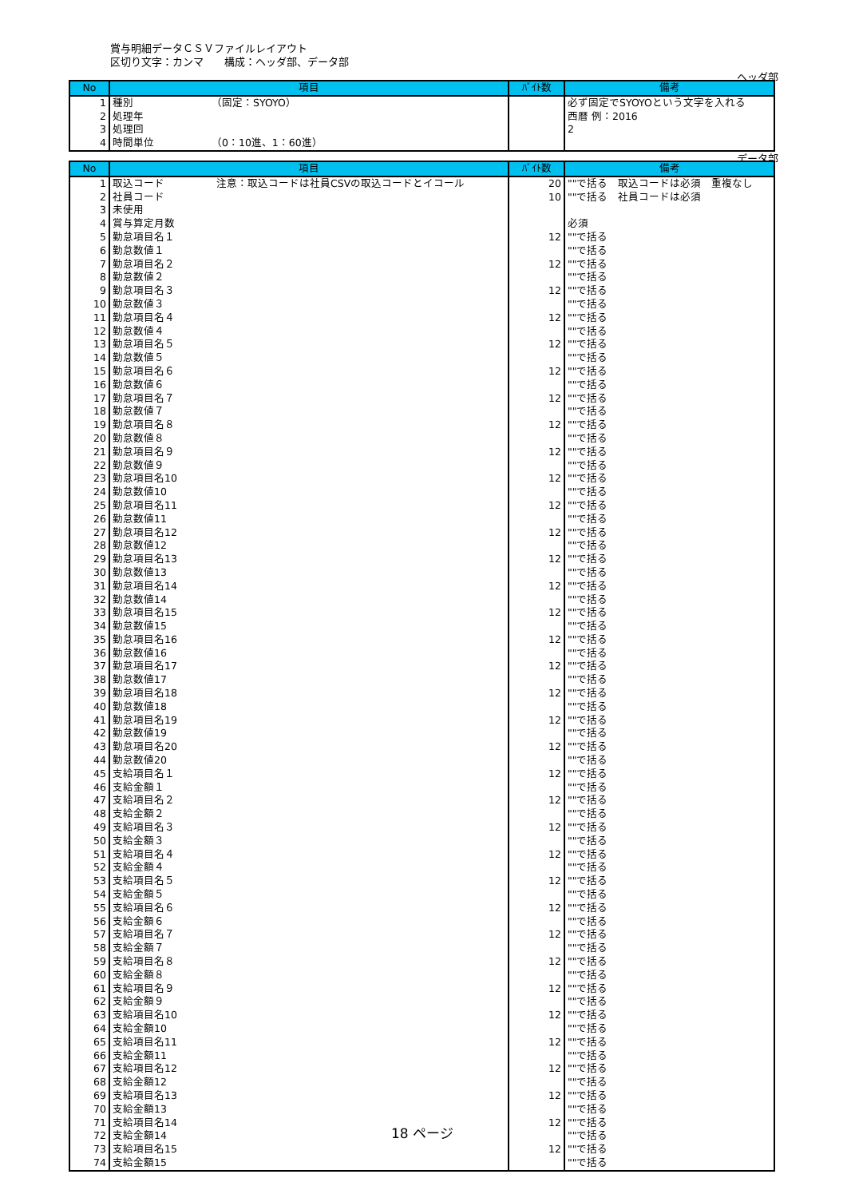賞与明細データＣＳＶファイルレイアウト
区切り文字：カンマ　　構成：ヘッダ部、データ部
ヘッダ部
| No | 項目 | ﾊﾞｲﾄ数 | 備考 |
| --- | --- | --- | --- |
| 1 | 種別 （固定：SYOYO） | | 必ず固定でSYOYOという文字を入れる |
| 2 | 処理年 | | 西暦 例：2016 |
| 3 | 処理回 | | 2 |
| 4 | 時間単位 （0：10進、1：60進） | | |
データ部
| No | 項目 | ﾊﾞｲﾄ数 | 備考 |
| --- | --- | --- | --- |
| 1 | 取込コード 注意：取込コードは社員CSVの取込コードとイコール | 20 | ""で括る 取込コードは必須 重複なし |
| 2 | 社員コード | 10 | ""で括る 社員コードは必須 |
| 3 | 未使用 | | |
| 4 | 賞与算定月数 | | 必須 |
| 5 | 勤怠項目名１ | 12 | ""で括る |
| 6 | 勤怠数値１ | | ""で括る |
| 7 | 勤怠項目名２ | 12 | ""で括る |
| 8 | 勤怠数値２ | | ""で括る |
| 9 | 勤怠項目名３ | 12 | ""で括る |
| 10 | 勤怠数値３ | | ""で括る |
| 11 | 勤怠項目名４ | 12 | ""で括る |
| 12 | 勤怠数値４ | | ""で括る |
| 13 | 勤怠項目名５ | 12 | ""で括る |
| 14 | 勤怠数値５ | | ""で括る |
| 15 | 勤怠項目名６ | 12 | ""で括る |
| 16 | 勤怠数値６ | | ""で括る |
| 17 | 勤怠項目名７ | 12 | ""で括る |
| 18 | 勤怠数値７ | | ""で括る |
| 19 | 勤怠項目名８ | 12 | ""で括る |
| 20 | 勤怠数値８ | | ""で括る |
| 21 | 勤怠項目名９ | 12 | ""で括る |
| 22 | 勤怠数値９ | | ""で括る |
| 23 | 勤怠項目名10 | 12 | ""で括る |
| 24 | 勤怠数値10 | | ""で括る |
| 25 | 勤怠項目名11 | 12 | ""で括る |
| 26 | 勤怠数値11 | | ""で括る |
| 27 | 勤怠項目名12 | 12 | ""で括る |
| 28 | 勤怠数値12 | | ""で括る |
| 29 | 勤怠項目名13 | 12 | ""で括る |
| 30 | 勤怠数値13 | | ""で括る |
| 31 | 勤怠項目名14 | 12 | ""で括る |
| 32 | 勤怠数値14 | | ""で括る |
| 33 | 勤怠項目名15 | 12 | ""で括る |
| 34 | 勤怠数値15 | | ""で括る |
| 35 | 勤怠項目名16 | 12 | ""で括る |
| 36 | 勤怠数値16 | | ""で括る |
| 37 | 勤怠項目名17 | 12 | ""で括る |
| 38 | 勤怠数値17 | | ""で括る |
| 39 | 勤怠項目名18 | 12 | ""で括る |
| 40 | 勤怠数値18 | | ""で括る |
| 41 | 勤怠項目名19 | 12 | ""で括る |
| 42 | 勤怠数値19 | | ""で括る |
| 43 | 勤怠項目名20 | 12 | ""で括る |
| 44 | 勤怠数値20 | | ""で括る |
| 45 | 支給項目名１ | 12 | ""で括る |
| 46 | 支給金額１ | | ""で括る |
| 47 | 支給項目名２ | 12 | ""で括る |
| 48 | 支給金額２ | | ""で括る |
| 49 | 支給項目名３ | 12 | ""で括る |
| 50 | 支給金額３ | | ""で括る |
| 51 | 支給項目名４ | 12 | ""で括る |
| 52 | 支給金額４ | | ""で括る |
| 53 | 支給項目名５ | 12 | ""で括る |
| 54 | 支給金額５ | | ""で括る |
| 55 | 支給項目名６ | 12 | ""で括る |
| 56 | 支給金額６ | | ""で括る |
| 57 | 支給項目名７ | 12 | ""で括る |
| 58 | 支給金額７ | | ""で括る |
| 59 | 支給項目名８ | 12 | ""で括る |
| 60 | 支給金額８ | | ""で括る |
| 61 | 支給項目名９ | 12 | ""で括る |
| 62 | 支給金額９ | | ""で括る |
| 63 | 支給項目名10 | 12 | ""で括る |
| 64 | 支給金額10 | | ""で括る |
| 65 | 支給項目名11 | 12 | ""で括る |
| 66 | 支給金額11 | | ""で括る |
| 67 | 支給項目名12 | 12 | ""で括る |
| 68 | 支給金額12 | | ""で括る |
| 69 | 支給項目名13 | 12 | ""で括る |
| 70 | 支給金額13 | | ""で括る |
| 71 | 支給項目名14 | 12 | ""で括る |
| 72 | 支給金額14 | | ""で括る |
| 73 | 支給項目名15 | 12 | ""で括る |
| 74 | 支給金額15 | | ""で括る |
18 ページ